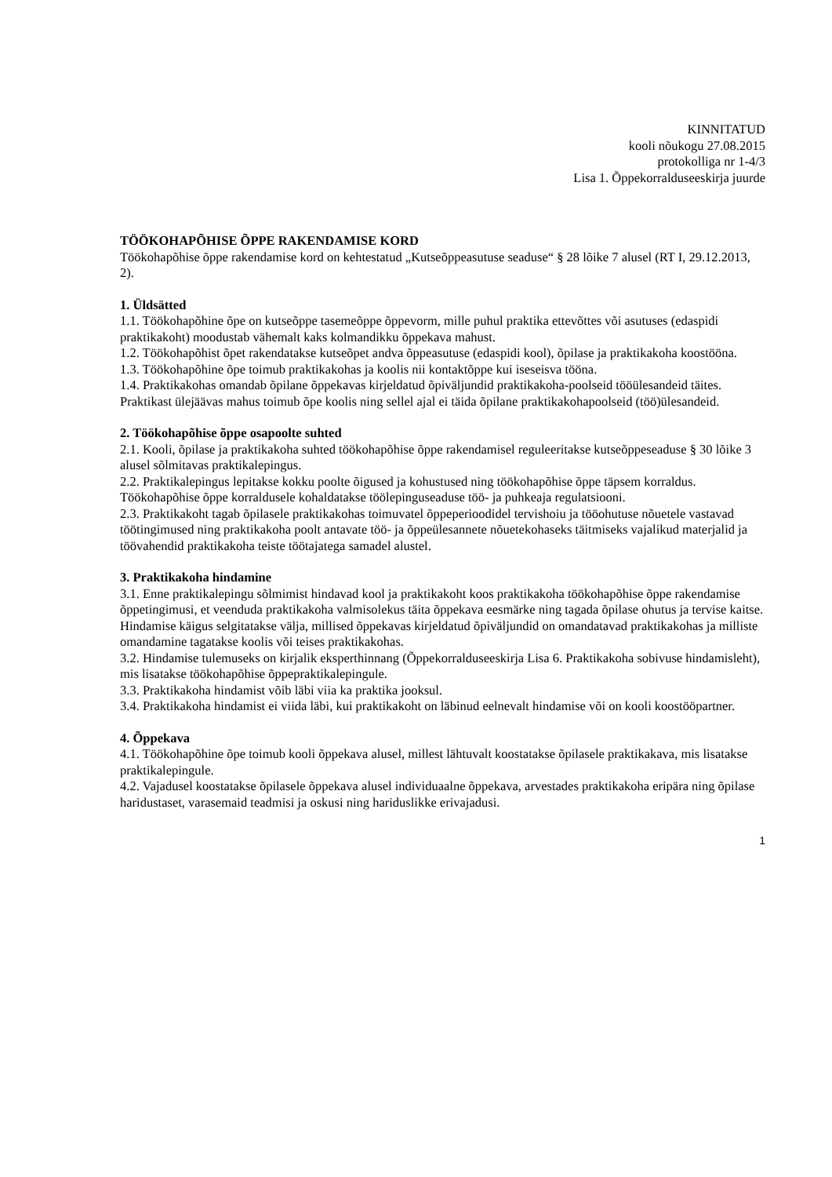KINNITATUD
kooli nõukogu 27.08.2015
protokolliga nr 1-4/3
Lisa 1. Õppekorralduseeskirja juurde
TÖÖKOHAPÕHISE ÕPPE RAKENDAMISE KORD
Töökohapõhise õppe rakendamise kord on kehtestatud „Kutseõppeasutuse seaduse“ § 28 lõike 7 alusel (RT I, 29.12.2013, 2).
1. Üldsätted
1.1. Töökohapõhine õpe on kutseõppe tasemeõppe õppevorm, mille puhul praktika ettevõttes või asutuses (edaspidi praktikakoht) moodustab vähemalt kaks kolmandikku õppekava mahust.
1.2. Töökohapõhist õpet rakendatakse kutseõpet andva õppeasutuse (edaspidi kool), õpilase ja praktikakoha koostööna.
1.3. Töökohapõhine õpe toimub praktikakohas ja koolis nii kontaktõppe kui iseseisva tööna.
1.4. Praktikakohas omandab õpilane õppekavas kirjeldatud õpiväljundid praktikakoha-poolseid tööülesandeid täites. Praktikast ülejäävas mahus toimub õpe koolis ning sellel ajal ei täida õpilane praktikakohapoolseid (töö)ülesandeid.
2. Töökohapõhise õppe osapoolte suhted
2.1. Kooli, õpilase ja praktikakoha suhted töökohapõhise õppe rakendamisel reguleeritakse kutseõppeseaduse § 30 lõike 3 alusel sõlmitavas praktikalepingus.
2.2. Praktikalepingus lepitakse kokku poolte õigused ja kohustused ning töökohapõhise õppe täpsem korraldus. Töökohapõhise õppe korraldusele kohaldatakse töölepinguseaduse töö- ja puhkeaja regulatsiooni.
2.3. Praktikakoht tagab õpilasele praktikakohas toimuvatel õppeperioodidel tervishoiu ja tööohutuse nõuetele vastavad töötingimused ning praktikakoha poolt antavate töö- ja õppeülesannete nõuetekohaseks täitmiseks vajalikud materjalid ja töövahendid praktikakoha teiste töötajatega samadel alustel.
3. Praktikakoha hindamine
3.1. Enne praktikalepingu sõlmimist hindavad kool ja praktikakoht koos praktikakoha töökohapõhise õppe rakendamise õppetingimusi, et veenduda praktikakoha valmisolekus täita õppekava eesmärke ning tagada õpilase ohutus ja tervise kaitse. Hindamise käigus selgitatakse välja, millised õppekavas kirjeldatud õpiväljundid on omandatavad praktikakohas ja milliste omandamine tagatakse koolis või teises praktikakohas.
3.2. Hindamise tulemuseks on kirjalik eksperthinnang (Õppekorralduseeskirja Lisa 6. Praktikakoha sobivuse hindamisleht), mis lisatakse töökohapõhise õppepraktikalepingule.
3.3. Praktikakoha hindamist võib läbi viia ka praktika jooksul.
3.4. Praktikakoha hindamist ei viida läbi, kui praktikakoht on läbinud eelnevalt hindamise või on kooli koostööpartner.
4. Õppekava
4.1. Töökohapõhine õpe toimub kooli õppekava alusel, millest lähtuvalt koostatakse õpilasele praktikakava, mis lisatakse praktikalepingule.
4.2. Vajadusel koostatakse õpilasele õppekava alusel individuaalne õppekava, arvestades praktikakoha eripära ning õpilase haridustaset, varasemaid teadmisi ja oskusi ning hariduslikke erivajadusi.
1